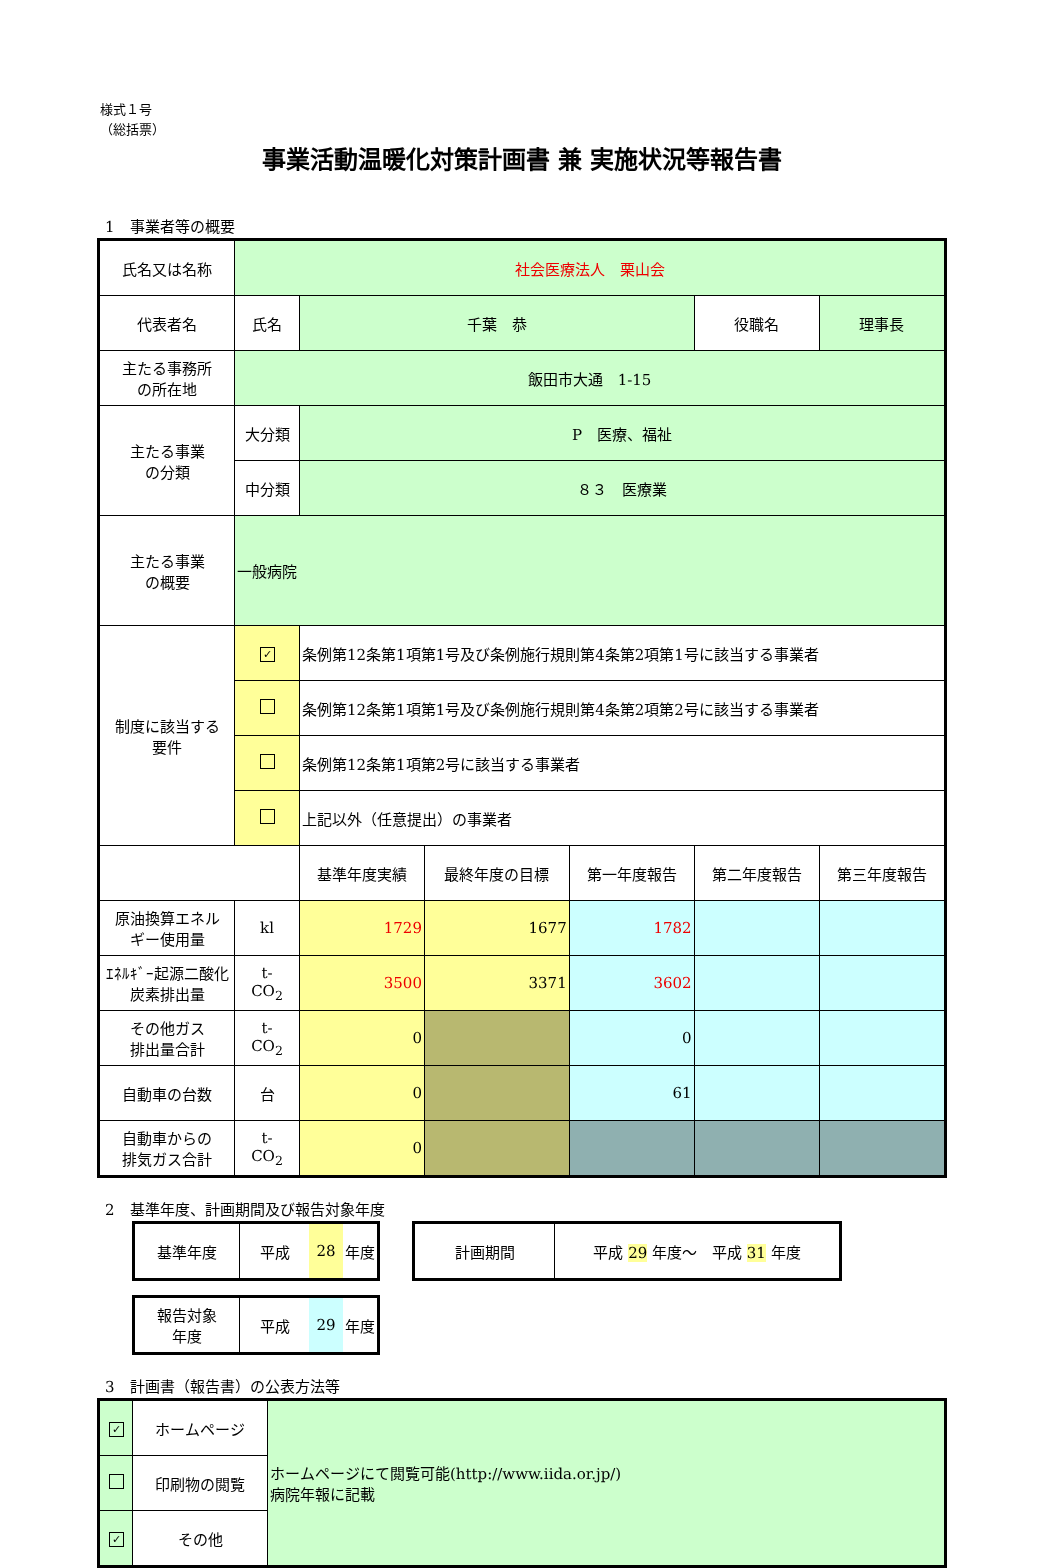様式１号
（総括票）
事業活動温暖化対策計画書 兼 実施状況等報告書
1　事業者等の概要
| 氏名又は名称 | 社会医療法人 栗山会 | | | | | | |
| 代表者名 | 氏名 | 千葉 恭 | | | 役職名 | 理事長 | |
| 主たる事務所 の所在地 | 飯田市大通 1-15 | | | | | | |
| 主たる事業 の分類 | 大分類 | P 医療、福祉 | | | | | |
| | 中分類 | ８３ 医療業 | | | | | |
| 主たる事業 の概要 | 一般病院 | | | | | | |
| 制度に該当する 要件 | ✓ | 条例第12条第1項第1号及び条例施行規則第4条第2項第1号に該当する事業者 | | | | | |
| | | 条例第12条第1項第1号及び条例施行規則第4条第2項第2号に該当する事業者 | | | | | |
| | | 条例第12条第1項第2号に該当する事業者 | | | | | |
| | | 上記以外（任意提出）の事業者 | | | | | |
| | | 基準年度実績 | 最終年度の目標 | 第一年度報告 | 第二年度報告 | | 第三年度報告 |
| 原油換算エネル ギー使用量 | kl | 1729 | 1677 | 1782 | | | |
| ｴﾈﾙｷﾞｰ起源二酸化 炭素排出量 | t- CO<sub>2</sub> | 3500 | 3371 | 3602 | | | |
| その他ガス 排出量合計 | t- CO<sub>2</sub> | 0 | | 0 | | | |
| 自動車の台数 | 台 | 0 | | 61 | | | |
| 自動車からの 排気ガス合計 | t- CO<sub>2</sub> | 0 | | | | | |
2　基準年度、計画期間及び報告対象年度
| 基準年度 | 平成 | 28 | 年度 |
| 計画期間 | 平成 29 年度～ 平成 31 年度 |
| 報告対象 年度 | 平成 | 29 | 年度 |
3　計画書（報告書）の公表方法等
| ✓ | ホームページ | ホームページにて閲覧可能(http://www.iida.or.jp/) 病院年報に記載 |
| | 印刷物の閲覧 | |
| ✓ | その他 | |